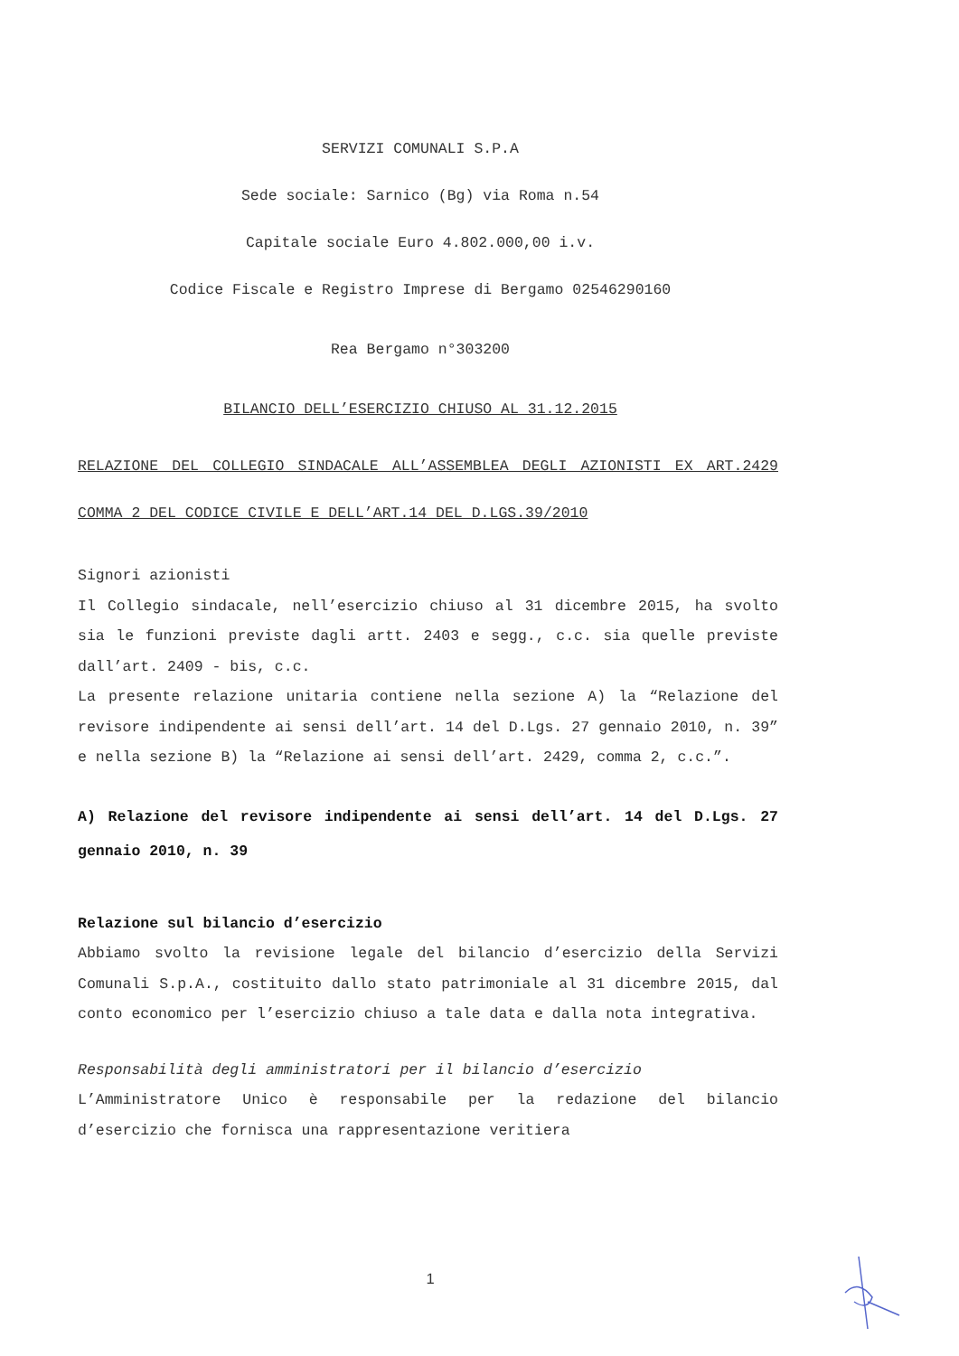SERVIZI COMUNALI S.P.A
Sede sociale: Sarnico (Bg) via Roma n.54
Capitale sociale Euro 4.802.000,00 i.v.
Codice Fiscale e Registro Imprese di Bergamo 02546290160
Rea Bergamo n°303200
BILANCIO DELL’ESERCIZIO CHIUSO AL 31.12.2015
RELAZIONE DEL COLLEGIO SINDACALE ALL’ASSEMBLEA DEGLI AZIONISTI EX ART.2429 COMMA 2 DEL CODICE CIVILE E DELL’ART.14 DEL D.LGS.39/2010
Signori azionisti
Il Collegio sindacale, nell’esercizio chiuso al 31 dicembre 2015, ha svolto sia le funzioni previste dagli artt. 2403 e segg., c.c. sia quelle previste dall’art. 2409 - bis, c.c.
La presente relazione unitaria contiene nella sezione A) la “Relazione del revisore indipendente ai sensi dell’art. 14 del D.Lgs. 27 gennaio 2010, n. 39” e nella sezione B) la “Relazione ai sensi dell’art. 2429, comma 2, c.c.”.
A) Relazione del revisore indipendente ai sensi dell’art. 14 del D.Lgs. 27 gennaio 2010, n. 39
Relazione sul bilancio d’esercizio
Abbiamo svolto la revisione legale del bilancio d’esercizio della Servizi Comunali S.p.A., costituito dallo stato patrimoniale al 31 dicembre 2015, dal conto economico per l’esercizio chiuso a tale data e dalla nota integrativa.
Responsabilità degli amministratori per il bilancio d’esercizio
L’Amministratore Unico è responsabile per la redazione del bilancio d’esercizio che fornisca una rappresentazione veritiera
1